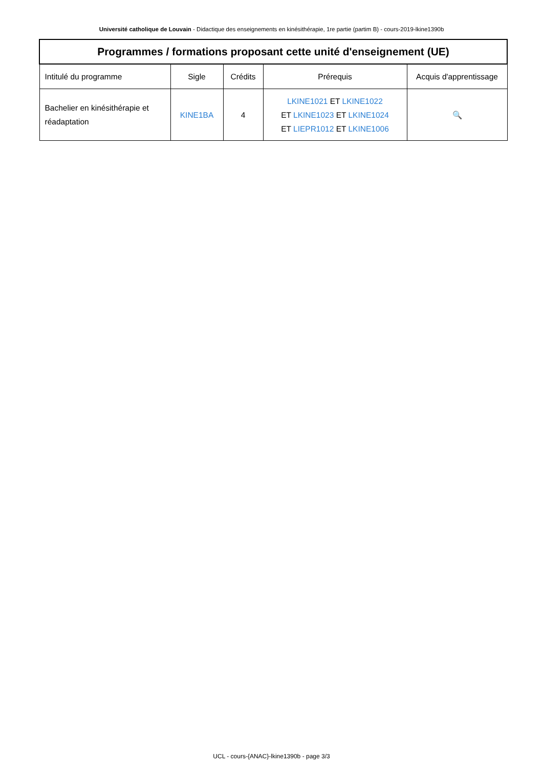Université catholique de Louvain - Didactique des enseignements en kinésithérapie, 1re partie (partim B) - cours-2019-lkine1390b
| Programmes / formations proposant cette unité d'enseignement (UE) | | | | |
| --- | --- | --- | --- | --- |
| Intitulé du programme | Sigle | Crédits | Prérequis | Acquis d'apprentissage |
| Bachelier en kinésithérapie et réadaptation | KINE1BA | 4 | LKINE1021 ET LKINE1022 ET LKINE1023 ET LKINE1024 ET LIEPR1012 ET LKINE1006 | 🔍 |
UCL - cours-{ANAC}-lkine1390b - page 3/3